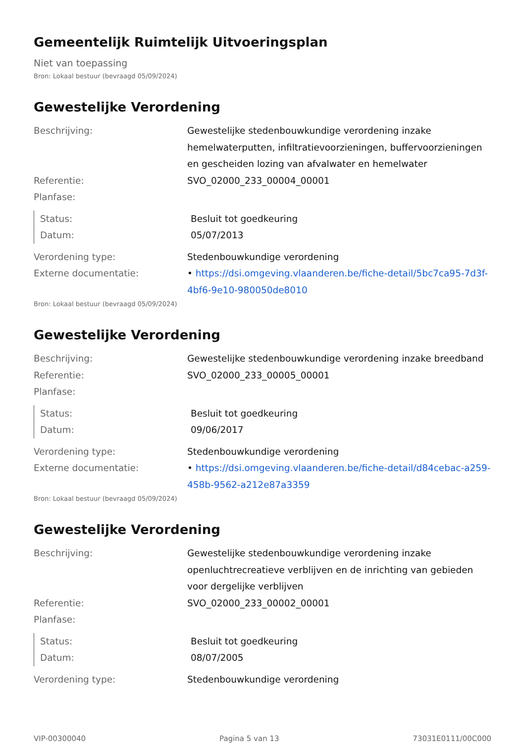Gemeentelijk Ruimtelijk Uitvoeringsplan
Niet van toepassing
Bron: Lokaal bestuur (bevraagd 05/09/2024)
Gewestelijke Verordening
Beschrijving: Gewestelijke stedenbouwkundige verordening inzake hemelwaterputten, infiltratievoorzieningen, buffervoorzieningen en gescheiden lozing van afvalwater en hemelwater
Referentie: SVO_02000_233_00004_00001
Planfase:
Status: Besluit tot goedkeuring
Datum: 05/07/2013
Verordening type: Stedenbouwkundige verordening
Externe documentatie: • https://dsi.omgeving.vlaanderen.be/fiche-detail/5bc7ca95-7d3f-4bf6-9e10-980050de8010
Bron: Lokaal bestuur (bevraagd 05/09/2024)
Gewestelijke Verordening
Beschrijving: Gewestelijke stedenbouwkundige verordening inzake breedband
Referentie: SVO_02000_233_00005_00001
Planfase:
Status: Besluit tot goedkeuring
Datum: 09/06/2017
Verordening type: Stedenbouwkundige verordening
Externe documentatie: • https://dsi.omgeving.vlaanderen.be/fiche-detail/d84cebac-a259-458b-9562-a212e87a3359
Bron: Lokaal bestuur (bevraagd 05/09/2024)
Gewestelijke Verordening
Beschrijving: Gewestelijke stedenbouwkundige verordening inzake openluchtrecreatieve verblijven en de inrichting van gebieden voor dergelijke verblijven
Referentie: SVO_02000_233_00002_00001
Planfase:
Status: Besluit tot goedkeuring
Datum: 08/07/2005
Verordening type: Stedenbouwkundige verordening
VIP-00300040 Pagina 5 van 13 73031E0111/00C000